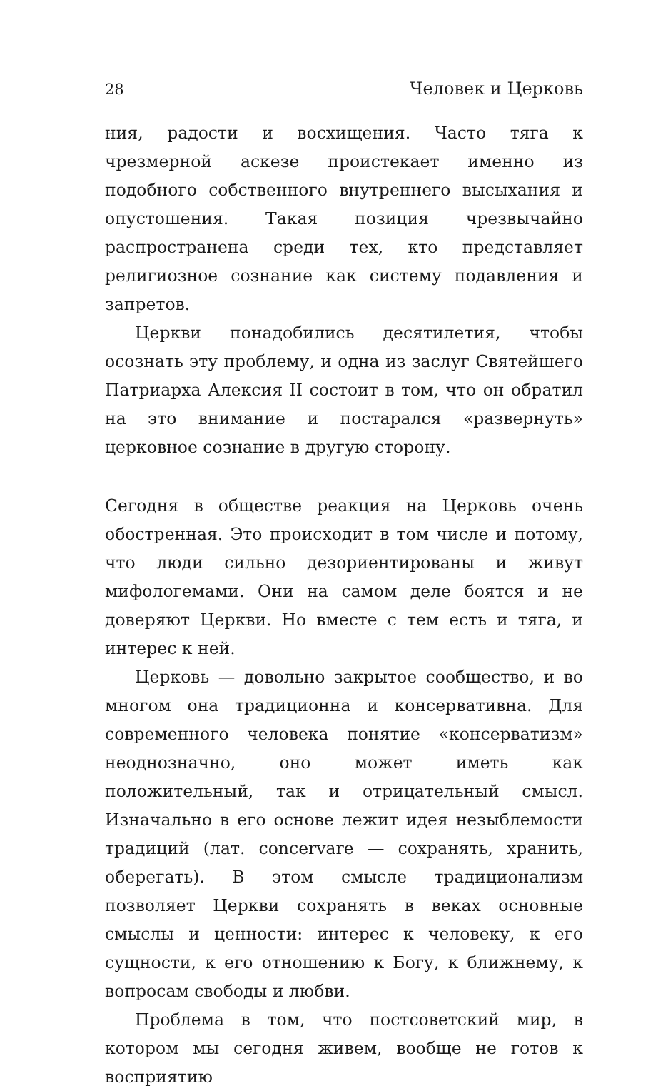28 Человек и Церковь
ния, радости и восхищения. Часто тяга к чрезмерной аскезе проистекает именно из подобного собственного внутреннего высыхания и опустошения. Такая позиция чрезвычайно распространена среди тех, кто представляет религиозное сознание как систему подавления и запретов.
Церкви понадобились десятилетия, чтобы осознать эту проблему, и одна из заслуг Святейшего Патриарха Алексия II состоит в том, что он обратил на это внимание и постарался «развернуть» церковное сознание в другую сторону.
Сегодня в обществе реакция на Церковь очень обостренная. Это происходит в том числе и потому, что люди сильно дезориентированы и живут мифологемами. Они на самом деле боятся и не доверяют Церкви. Но вместе с тем есть и тяга, и интерес к ней.
Церковь — довольно закрытое сообщество, и во многом она традиционна и консервативна. Для современного человека понятие «консерватизм» неоднозначно, оно может иметь как положительный, так и отрицательный смысл. Изначально в его основе лежит идея незыблемости традиций (лат. concervare — сохранять, хранить, оберегать). В этом смысле традиционализм позволяет Церкви сохранять в веках основные смыслы и ценности: интерес к человеку, к его сущности, к его отношению к Богу, к ближнему, к вопросам свободы и любви.
Проблема в том, что постсоветский мир, в котором мы сегодня живем, вообще не готов к восприятию